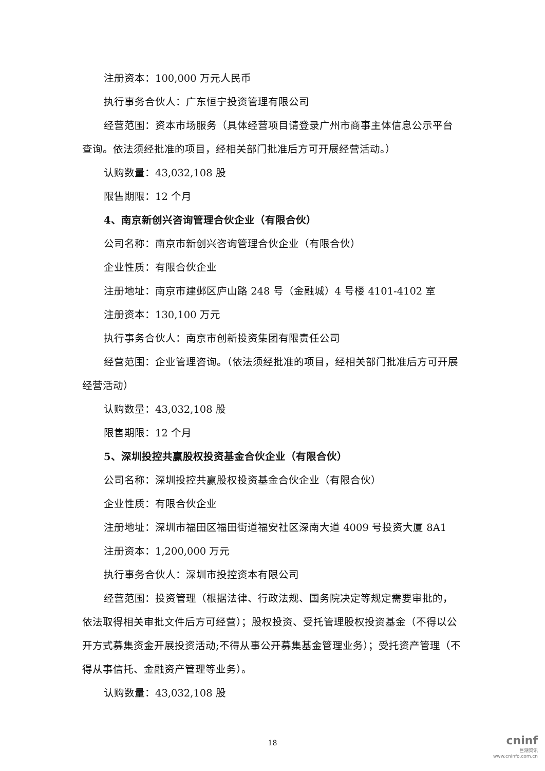注册资本：100,000 万元人民币
执行事务合伙人：广东恒宁投资管理有限公司
经营范围：资本市场服务（具体经营项目请登录广州市商事主体信息公示平台查询。依法须经批准的项目，经相关部门批准后方可开展经营活动。）
认购数量：43,032,108 股
限售期限：12 个月
4、南京新创兴咨询管理合伙企业（有限合伙）
公司名称：南京市新创兴咨询管理合伙企业（有限合伙）
企业性质：有限合伙企业
注册地址：南京市建邺区庐山路 248 号（金融城）4 号楼 4101-4102 室
注册资本：130,100 万元
执行事务合伙人：南京市创新投资集团有限责任公司
经营范围：企业管理咨询。（依法须经批准的项目，经相关部门批准后方可开展经营活动）
认购数量：43,032,108 股
限售期限：12 个月
5、深圳投控共赢股权投资基金合伙企业（有限合伙）
公司名称：深圳投控共赢股权投资基金合伙企业（有限合伙）
企业性质：有限合伙企业
注册地址：深圳市福田区福田街道福安社区深南大道 4009 号投资大厦 8A1
注册资本：1,200,000 万元
执行事务合伙人：深圳市投控资本有限公司
经营范围：投资管理（根据法律、行政法规、国务院决定等规定需要审批的，依法取得相关审批文件后方可经营）；股权投资、受托管理股权投资基金（不得以公开方式募集资金开展投资活动;不得从事公开募集基金管理业务）；受托资产管理（不得从事信托、金融资产管理等业务）。
认购数量：43,032,108 股
18
cninf
巨潮资讯
www.cninfo.com.cn